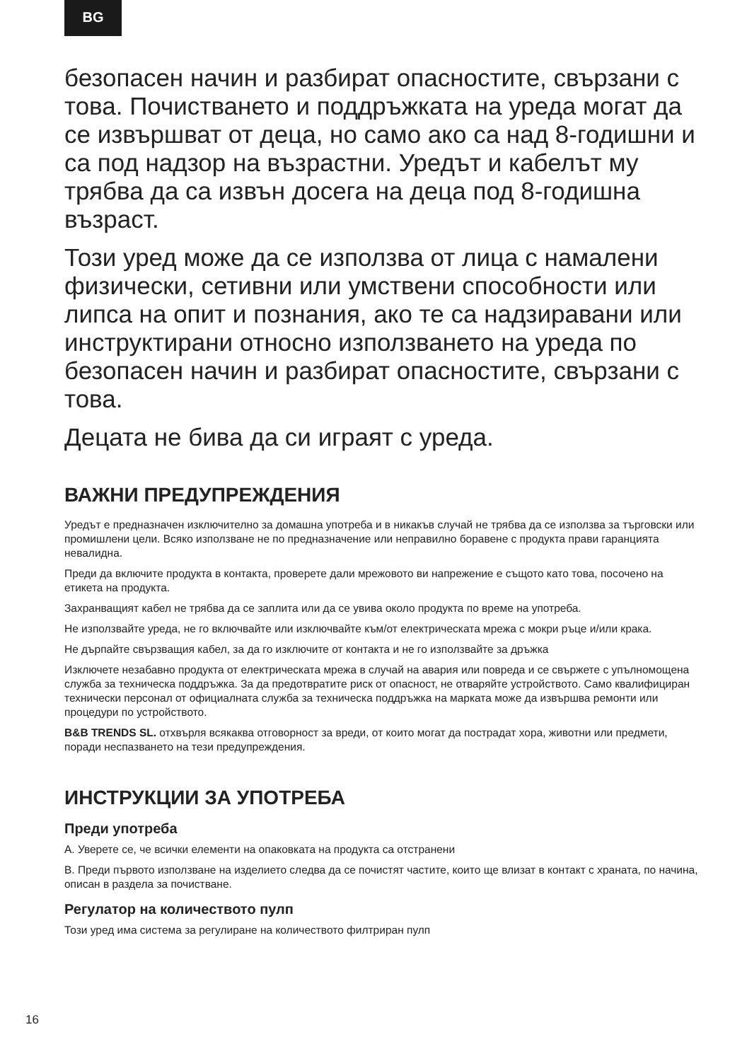BG
безопасен начин и разбират опасностите, свързани с това. Почистването и поддръжката на уреда могат да се извършват от деца, но само ако са над 8-годишни и са под надзор на възрастни. Уредът и кабелът му трябва да са извън досега на деца под 8-годишна възраст.
Този уред може да се използва от лица с намалени физически, сетивни или умствени способности или липса на опит и познания, ако те са надзиравани или инструктирани относно използването на уреда по безопасен начин и разбират опасностите, свързани с това.
Децата не бива да си играят с уреда.
ВАЖНИ ПРЕДУПРЕЖДЕНИЯ
Уредът е предназначен изключително за домашна употреба и в никакъв случай не трябва да се използва за търговски или промишлени цели. Всяко използване не по предназначение или неправилно боравене с продукта прави гаранцията невалидна.
Преди да включите продукта в контакта, проверете дали мрежовото ви напрежение е същото като това, посочено на етикета на продукта.
Захранващият кабел не трябва да се заплита или да се увива около продукта по време на употреба.
Не използвайте уреда, не го включвайте или изключвайте към/от електрическата мрежа с мокри ръце и/или крака.
Не дърпайте свързващия кабел, за да го изключите от контакта и не го използвайте за дръжка
Изключете незабавно продукта от електрическата мрежа в случай на авария или повреда и се свържете с упълномощена служба за техническа поддръжка. За да предотвратите риск от опасност, не отваряйте устройството. Само квалифициран технически персонал от официалната служба за техническа поддръжка на марката може да извършва ремонти или процедури по устройството.
B&B TRENDS SL. отхвърля всякаква отговорност за вреди, от които могат да пострадат хора, животни или предмети, поради неспазването на тези предупреждения.
ИНСТРУКЦИИ ЗА УПОТРЕБА
Преди употреба
A. Уверете се, че всички елементи на опаковката на продукта са отстранени
B. Преди първото използване на изделието следва да се почистят частите, които ще влизат в контакт с храната, по начина, описан в раздела за почистване.
Регулатор на количеството пулп
Този уред има система за регулиране на количеството филтриран пулп
16